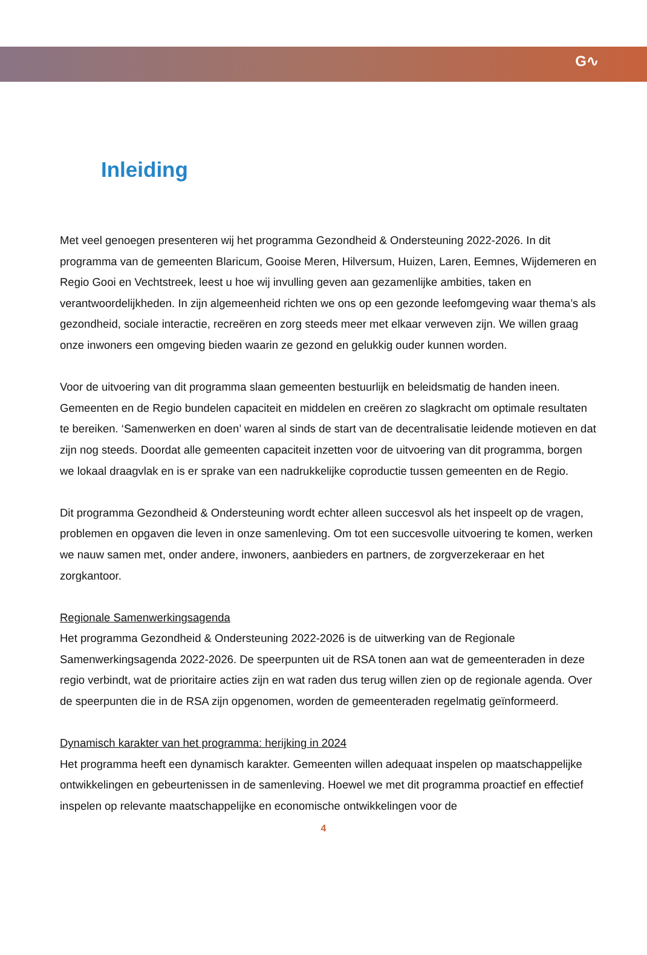G∿
Inleiding
Met veel genoegen presenteren wij het programma Gezondheid & Ondersteuning 2022-2026. In dit programma van de gemeenten Blaricum, Gooise Meren, Hilversum, Huizen, Laren, Eemnes, Wijdemeren en Regio Gooi en Vechtstreek, leest u hoe wij invulling geven aan gezamenlijke ambities, taken en verantwoordelijkheden. In zijn algemeenheid richten we ons op een gezonde leefomgeving waar thema’s als gezondheid, sociale interactie, recreëren en zorg steeds meer met elkaar verweven zijn. We willen graag onze inwoners een omgeving bieden waarin ze gezond en gelukkig ouder kunnen worden.
Voor de uitvoering van dit programma slaan gemeenten bestuurlijk en beleidsmatig de handen ineen. Gemeenten en de Regio bundelen capaciteit en middelen en creëren zo slagkracht om optimale resultaten te bereiken. ‘Samenwerken en doen’ waren al sinds de start van de decentralisatie leidende motieven en dat zijn nog steeds. Doordat alle gemeenten capaciteit inzetten voor de uitvoering van dit programma, borgen we lokaal draagvlak en is er sprake van een nadrukkelijke coproductie tussen gemeenten en de Regio.
Dit programma Gezondheid & Ondersteuning wordt echter alleen succesvol als het inspeelt op de vragen, problemen en opgaven die leven in onze samenleving. Om tot een succesvolle uitvoering te komen, werken we nauw samen met, onder andere, inwoners, aanbieders en partners, de zorgverzekeraar en het zorgkantoor.
Regionale Samenwerkingsagenda
Het programma Gezondheid & Ondersteuning 2022-2026 is de uitwerking van de Regionale Samenwerkingsagenda 2022-2026. De speerpunten uit de RSA tonen aan wat de gemeenteraden in deze regio verbindt, wat de prioritaire acties zijn en wat raden dus terug willen zien op de regionale agenda. Over de speerpunten die in de RSA zijn opgenomen, worden de gemeenteraden regelmatig geïnformeerd.
Dynamisch karakter van het programma: herijking in 2024
Het programma heeft een dynamisch karakter. Gemeenten willen adequaat inspelen op maatschappelijke ontwikkelingen en gebeurtenissen in de samenleving. Hoewel we met dit programma proactief en effectief inspelen op relevante maatschappelijke en economische ontwikkelingen voor de
4